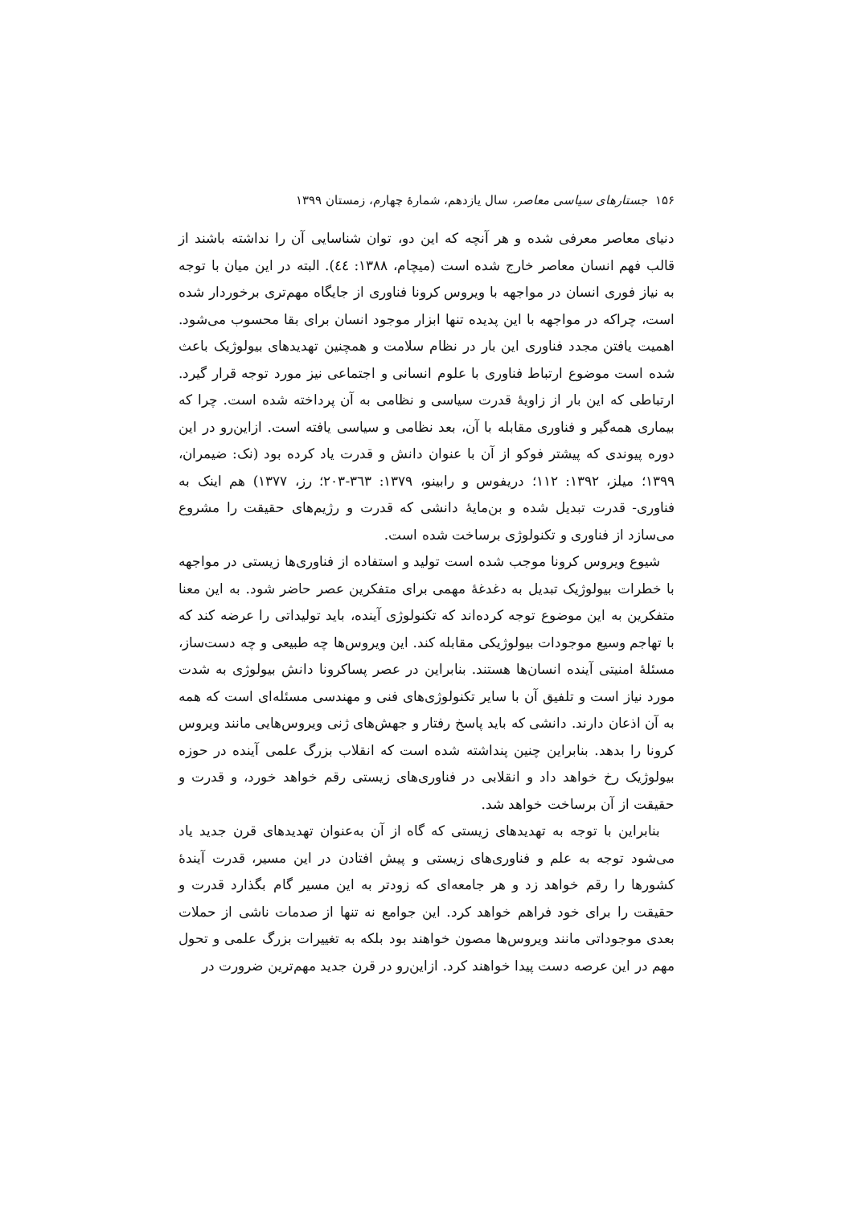۱۵۶ جستارهای سیاسی معاصر، سال یازدهم، شمارهٔ چهارم، زمستان ۱۳۹۹
دنیای معاصر معرفی شده و هر آنچه که این دو، توان شناسایی آن را نداشته باشند از قالب فهم انسان معاصر خارج شده است (میچام، ۱۳۸۸: ٤٤). البته در این میان با توجه به نیاز فوری انسان در مواجهه با ویروس کرونا فناوری از جایگاه مهم‌تری برخوردار شده است، چراکه در مواجهه با این پدیده تنها ابزار موجود انسان برای بقا محسوب می‌شود. اهمیت یافتن مجدد فناوری این بار در نظام سلامت و همچنین تهدیدهای بیولوژیک باعث شده است موضوع ارتباط فناوری با علوم انسانی و اجتماعی نیز مورد توجه قرار گیرد. ارتباطی که این بار از زاویهٔ قدرت سیاسی و نظامی به آن پرداخته شده است. چرا که بیماری همه‌گیر و فناوری مقابله با آن، بعد نظامی و سیاسی یافته است. ازاین‌رو در این دوره پیوندی که پیشتر فوکو از آن با عنوان دانش و قدرت یاد کرده بود (نک: ضیمران، ۱۳۹۹؛ میلز، ۱۳۹۲: ۱۱۲؛ دریفوس و رابینو، ۱۳۷۹: ۳٦۳-۲۰۳؛ رز، ۱۳۷۷) هم اینک به فناوری- قدرت تبدیل شده و بن‌مایهٔ دانشی که قدرت و رژیم‌های حقیقت را مشروع می‌سازد از فناوری و تکنولوژی برساخت شده است.
شیوع ویروس کرونا موجب شده است تولید و استفاده از فناوری‌ها زیستی در مواجهه با خطرات بیولوژیک تبدیل به دغدغهٔ مهمی برای متفکرین عصر حاضر شود. به این معنا متفکرین به این موضوع توجه کرده‌اند که تکنولوژی آینده، باید تولیداتی را عرضه کند که با تهاجم وسیع موجودات بیولوژیکی مقابله کند. این ویروس‌ها چه طبیعی و چه دست‌ساز، مسئلهٔ امنیتی آینده انسان‌ها هستند. بنابراین در عصر پساکرونا دانش بیولوژی به شدت مورد نیاز است و تلفیق آن با سایر تکنولوژی‌های فنی و مهندسی مسئله‌ای است که همه به آن اذعان دارند. دانشی که باید پاسخ رفتار و جهش‌های ژنی ویروس‌هایی مانند ویروس کرونا را بدهد. بنابراین چنین پنداشته شده است که انقلاب بزرگ علمی آینده در حوزه بیولوژیک رخ خواهد داد و انقلابی در فناوری‌های زیستی رقم خواهد خورد، و قدرت و حقیقت از آن برساخت خواهد شد.
بنابراین با توجه به تهدیدهای زیستی که گاه از آن به‌عنوان تهدیدهای قرن جدید یاد می‌شود توجه به علم و فناوری‌های زیستی و پیش افتادن در این مسیر، قدرت آیندهٔ کشورها را رقم خواهد زد و هر جامعه‌ای که زودتر به این مسیر گام بگذارد قدرت و حقیقت را برای خود فراهم خواهد کرد. این جوامع نه تنها از صدمات ناشی از حملات بعدی موجوداتی مانند ویروس‌ها مصون خواهند بود بلکه به تغییرات بزرگ علمی و تحول مهم در این عرصه دست پیدا خواهند کرد. ازاین‌رو در قرن جدید مهم‌ترین ضرورت در